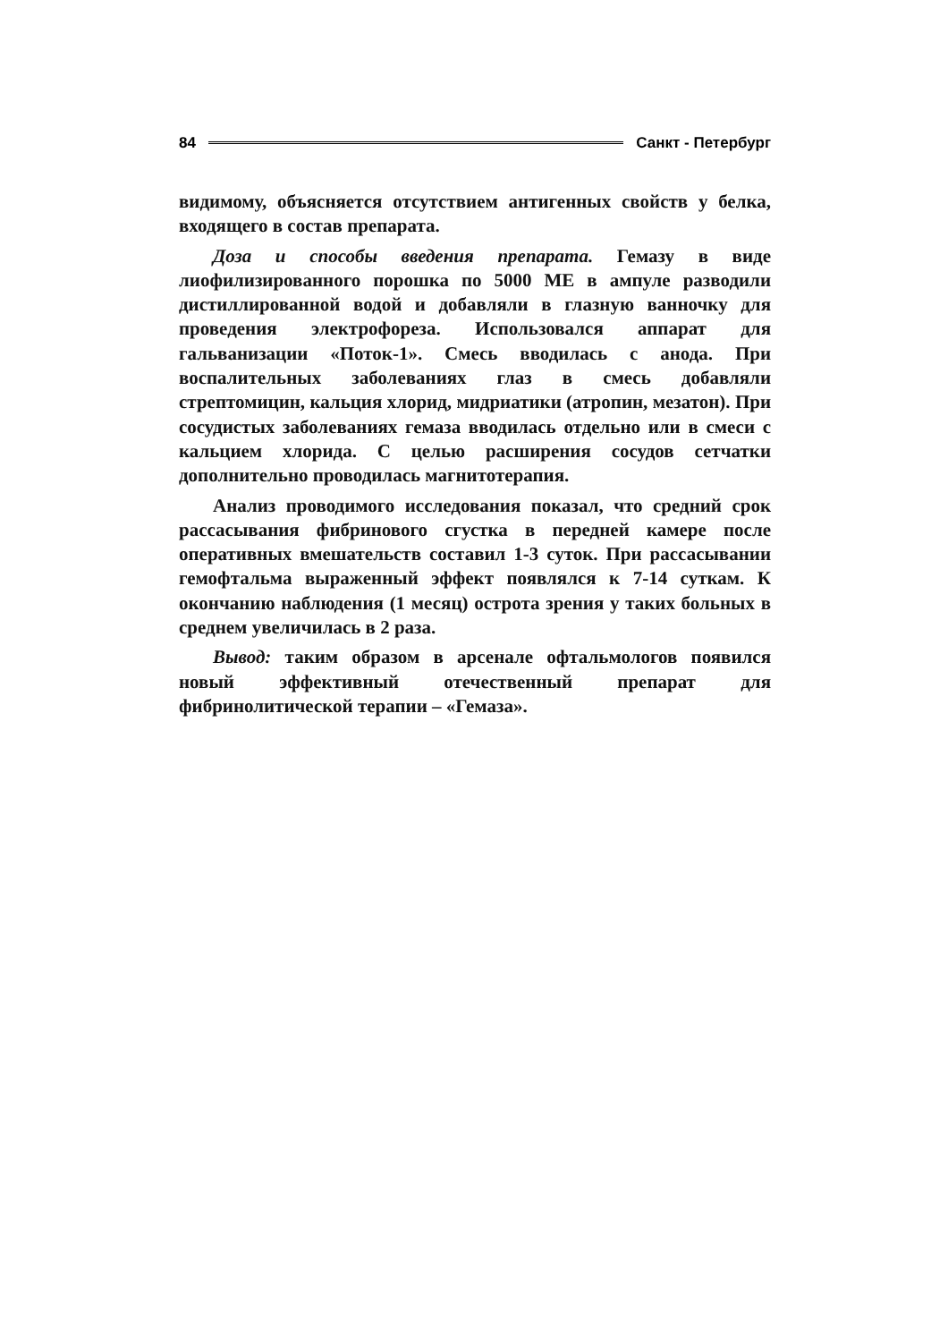84 Санкт - Петербург
видимому, объясняется отсутствием антигенных свойств у белка, входящего в состав препарата.
Доза и способы введения препарата. Гемазу в виде лиофилизированного порошка по 5000 МЕ в ампуле разводили дистиллированной водой и добавляли в глазную ванночку для проведения электрофореза. Использовался аппарат для гальванизации «Поток-1». Смесь вводилась с анода. При воспалительных заболеваниях глаз в смесь добавляли стрептомицин, кальция хлорид, мидриатики (атропин, мезатон). При сосудистых заболеваниях гемаза вводилась отдельно или в смеси с кальцием хлорида. С целью расширения сосудов сетчатки дополнительно проводилась магнитотерапия.
Анализ проводимого исследования показал, что средний срок рассасывания фибринового сгустка в передней камере после оперативных вмешательств составил 1-3 суток. При рассасывании гемофтальма выраженный эффект появлялся к 7-14 суткам. К окончанию наблюдения (1 месяц) острота зрения у таких больных в среднем увеличилась в 2 раза.
Вывод: таким образом в арсенале офтальмологов появился новый эффективный отечественный препарат для фибринолитической терапии – «Гемаза».